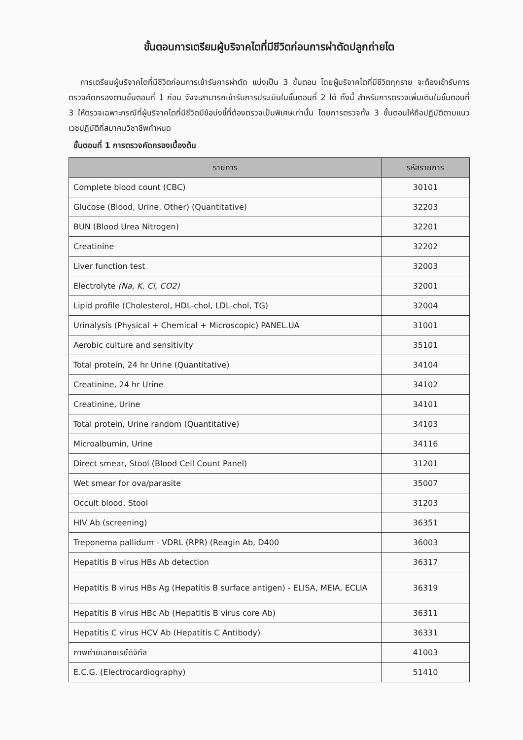ขั้นตอนการเตรียมผู้บริจาคไตที่มีชีวิตก่อนการผ่าตัดปลูกถ่ายไต
การเตรียมผู้บริจาคไตที่มีชีวิตก่อนการเข้ารับการผ่าตัด แบ่งเป็น 3 ขั้นตอน โดยผู้บริจาคไตที่มีชีวิตทุกราย จะต้องเข้ารับการตรวจคัดกรองตามขั้นตอนที่ 1 ก่อน จึงจะสามารถเข้ารับการประเมินในขั้นตอนที่ 2 ได้ ทั้งนี้ สำหรับการตรวจเพิ่มเติมในขั้นตอนที่ 3 ให้ตรวจเฉพาะกรณีที่ผู้บริจาคไตที่มีชีวิตมีข้อบ่งชี้ที่ต้องตรวจเป็นพิเศษเท่านั้น โดยการตรวจทั้ง 3 ขั้นตอนให้ถือปฏิบัติตามแนวเวชปฏิบัติที่สมาคมวิชาชีพกำหนด
ขั้นตอนที่ 1 การตรวจคัดกรองเบื้องต้น
| รายการ | รหัสรายการ |
| --- | --- |
| Complete blood count (CBC) | 30101 |
| Glucose (Blood, Urine, Other) (Quantitative) | 32203 |
| BUN (Blood Urea Nitrogen) | 32201 |
| Creatinine | 32202 |
| Liver function test | 32003 |
| Electrolyte (Na, K, Cl, CO2) | 32001 |
| Lipid profile (Cholesterol, HDL-chol, LDL-chol, TG) | 32004 |
| Urinalysis (Physical + Chemical + Microscopic) PANEL.UA | 31001 |
| Aerobic culture and sensitivity | 35101 |
| Total protein, 24 hr Urine (Quantitative) | 34104 |
| Creatinine, 24 hr Urine | 34102 |
| Creatinine, Urine | 34101 |
| Total protein, Urine random (Quantitative) | 34103 |
| Microalbumin, Urine | 34116 |
| Direct smear, Stool (Blood Cell Count Panel) | 31201 |
| Wet smear for ova/parasite | 35007 |
| Occult blood, Stool | 31203 |
| HIV Ab (screening) | 36351 |
| Treponema pallidum - VDRL (RPR) (Reagin Ab, D400 | 36003 |
| Hepatitis B virus HBs Ab detection | 36317 |
| Hepatitis B virus HBs Ag (Hepatitis B surface antigen) - ELISA, MEIA, ECLIA | 36319 |
| Hepatitis B virus HBc Ab (Hepatitis B virus core Ab) | 36311 |
| Hepatitis C virus HCV Ab (Hepatitis C Antibody) | 36331 |
| ภาพถ่ายเอกซเรย์ดิจิทัล | 41003 |
| E.C.G. (Electrocardiography) | 51410 |